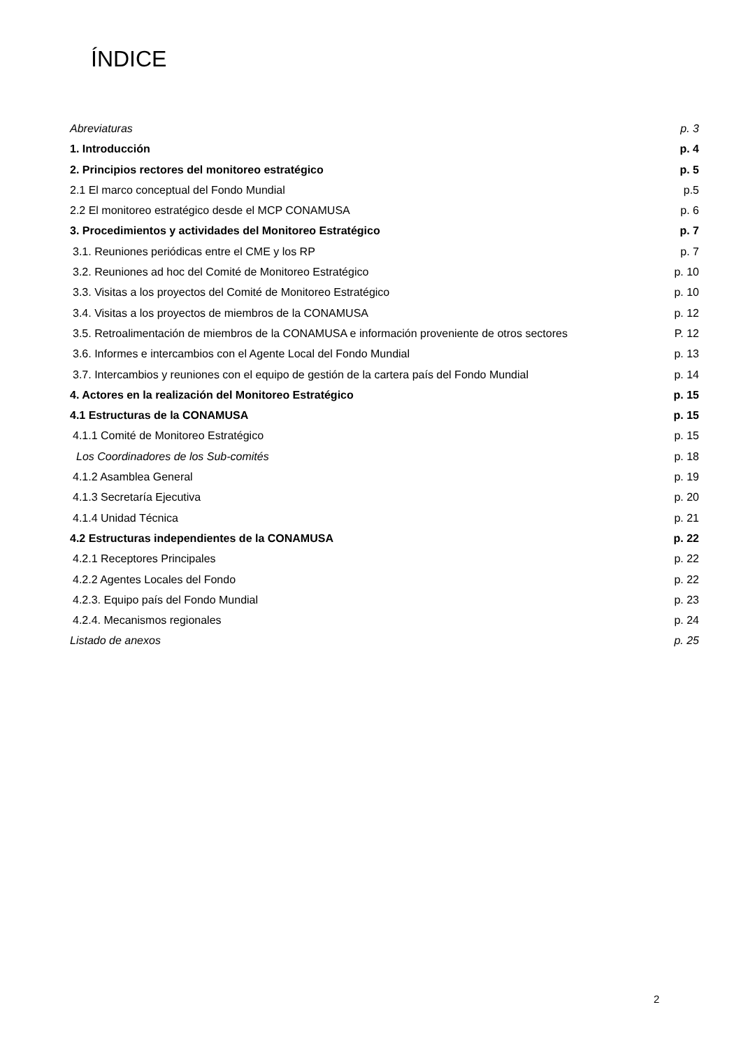ÍNDICE
Abreviaturas p. 3
1. Introducción p. 4
2. Principios rectores del monitoreo estratégico p. 5
2.1 El marco conceptual del Fondo Mundial p.5
2.2 El monitoreo estratégico desde el MCP CONAMUSA p. 6
3. Procedimientos y actividades del Monitoreo Estratégico p. 7
3.1. Reuniones periódicas entre el CME y los RP p. 7
3.2. Reuniones ad hoc del Comité de Monitoreo Estratégico p. 10
3.3. Visitas a los proyectos del Comité de Monitoreo Estratégico p. 10
3.4. Visitas a los proyectos de miembros de la CONAMUSA p. 12
3.5. Retroalimentación de miembros de la CONAMUSA e información proveniente de otros sectores P. 12
3.6. Informes e intercambios con el Agente Local del Fondo Mundial p. 13
3.7. Intercambios y reuniones con el equipo de gestión de la cartera país del Fondo Mundial p. 14
4. Actores en la realización del Monitoreo Estratégico p. 15
4.1 Estructuras de la CONAMUSA p. 15
4.1.1 Comité de Monitoreo Estratégico p. 15
Los Coordinadores de los Sub-comités p. 18
4.1.2 Asamblea General p. 19
4.1.3 Secretaría Ejecutiva p. 20
4.1.4 Unidad Técnica p. 21
4.2 Estructuras independientes de la CONAMUSA p. 22
4.2.1 Receptores Principales p. 22
4.2.2 Agentes Locales del Fondo p. 22
4.2.3. Equipo país del Fondo Mundial p. 23
4.2.4. Mecanismos regionales p. 24
Listado de anexos p. 25
2